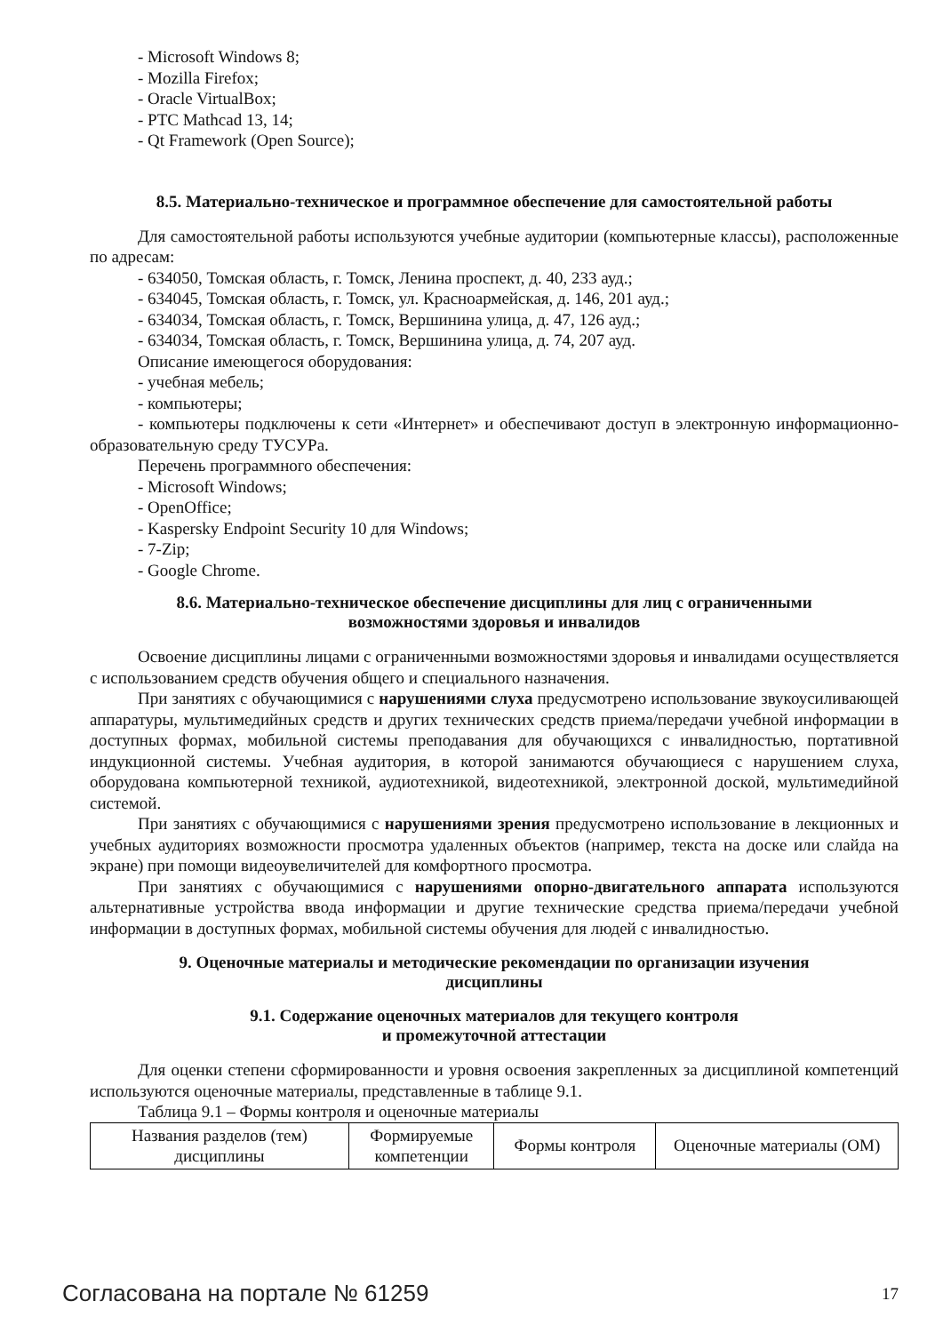- Microsoft Windows 8;
- Mozilla Firefox;
- Oracle VirtualBox;
- PTC Mathcad 13, 14;
- Qt Framework (Open Source);
8.5. Материально-техническое и программное обеспечение для самостоятельной работы
Для самостоятельной работы используются учебные аудитории (компьютерные классы), расположенные по адресам:
- 634050, Томская область, г. Томск, Ленина проспект, д. 40, 233 ауд.;
- 634045, Томская область, г. Томск, ул. Красноармейская, д. 146, 201 ауд.;
- 634034, Томская область, г. Томск, Вершинина улица, д. 47, 126 ауд.;
- 634034, Томская область, г. Томск, Вершинина улица, д. 74, 207 ауд.
Описание имеющегося оборудования:
- учебная мебель;
- компьютеры;
- компьютеры подключены к сети «Интернет» и обеспечивают доступ в электронную информационно-образовательную среду ТУСУРа.
Перечень программного обеспечения:
- Microsoft Windows;
- OpenOffice;
- Kaspersky Endpoint Security 10 для Windows;
- 7-Zip;
- Google Chrome.
8.6. Материально-техническое обеспечение дисциплины для лиц с ограниченными
возможностями здоровья и инвалидов
Освоение дисциплины лицами с ограниченными возможностями здоровья и инвалидами осуществляется с использованием средств обучения общего и специального назначения.
При занятиях с обучающимися с нарушениями слуха предусмотрено использование звукоусиливающей аппаратуры, мультимедийных средств и других технических средств приема/передачи учебной информации в доступных формах, мобильной системы преподавания для обучающихся с инвалидностью, портативной индукционной системы. Учебная аудитория, в которой занимаются обучающиеся с нарушением слуха, оборудована компьютерной техникой, аудиотехникой, видеотехникой, электронной доской, мультимедийной системой.
При занятиях с обучающимися с нарушениями зрения предусмотрено использование в лекционных и учебных аудиториях возможности просмотра удаленных объектов (например, текста на доске или слайда на экране) при помощи видеоувеличителей для комфортного просмотра.
При занятиях с обучающимися с нарушениями опорно-двигательного аппарата используются альтернативные устройства ввода информации и другие технические средства приема/передачи учебной информации в доступных формах, мобильной системы обучения для людей с инвалидностью.
9. Оценочные материалы и методические рекомендации по организации изучения
дисциплины
9.1. Содержание оценочных материалов для текущего контроля
и промежуточной аттестации
Для оценки степени сформированности и уровня освоения закрепленных за дисциплиной компетенций используются оценочные материалы, представленные в таблице 9.1.
Таблица 9.1 – Формы контроля и оценочные материалы
| Названия разделов (тем) дисциплины | Формируемые компетенции | Формы контроля | Оценочные материалы (ОМ) |
Согласована на портале № 61259 17